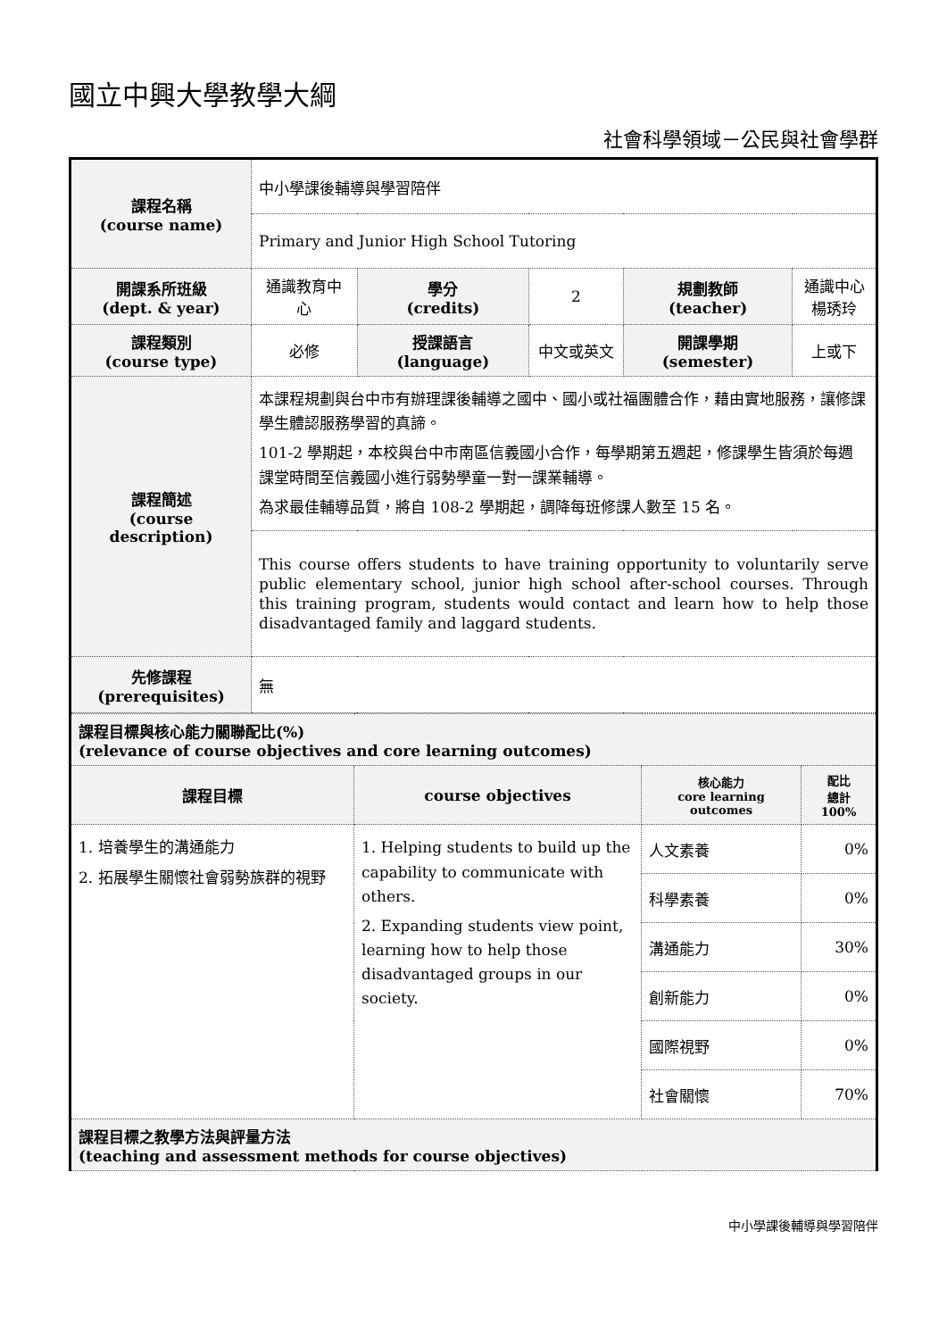國立中興大學教學大綱
社會科學領域－公民與社會學群
| 課程名稱 (course name) | 中小學課後輔導與學習陪伴 | | | | |
| | Primary and Junior High School Tutoring | | | | |
| 開課系所班級 (dept. & year) | 通識教育中心 | 學分 (credits) | 2 | 規劃教師 (teacher) | 通識中心 楊琇玲 |
| 課程類別 (course type) | 必修 | 授課語言 (language) | 中文或英文 | 開課學期 (semester) | 上或下 |
| 課程簡述 (course description) | 本課程規劃與台中市有辦理課後輔導之國中、國小或社福團體合作，藉由實地服務，讓修課學生體認服務學習的真諦。 101-2 學期起，本校與台中市南區信義國小合作，每學期第五週起，修課學生皆須於每週課堂時間至信義國小進行弱勢學童一對一課業輔導。 為求最佳輔導品質，將自 108-2 學期起，調降每班修課人數至 15 名。 | | | | |
| | This course offers students to have training opportunity to voluntarily serve public elementary school, junior high school after-school courses. Through this training program, students would contact and learn how to help those disadvantaged family and laggard students. | | | | |
| 先修課程 (prerequisites) | 無 | | | | |
| 課程目標與核心能力關聯配比(%) (relevance of course objectives and core learning outcomes) | | | |
| 課程目標 | course objectives | 核心能力 core learning outcomes | 配比 總計 100% |
| 1. 培養學生的溝通能力 2. 拓展學生關懷社會弱勢族群的視野 | 1. Helping students to build up the capability to communicate with others. 2. Expanding students view point, learning how to help those disadvantaged groups in our society. | 人文素養 | 0% |
| | | 科學素養 | 0% |
| | | 溝通能力 | 30% |
| | | 創新能力 | 0% |
| | | 國際視野 | 0% |
| | | 社會關懷 | 70% |
| 課程目標之教學方法與評量方法 (teaching and assessment methods for course objectives) | | | |
中小學課後輔導與學習陪伴